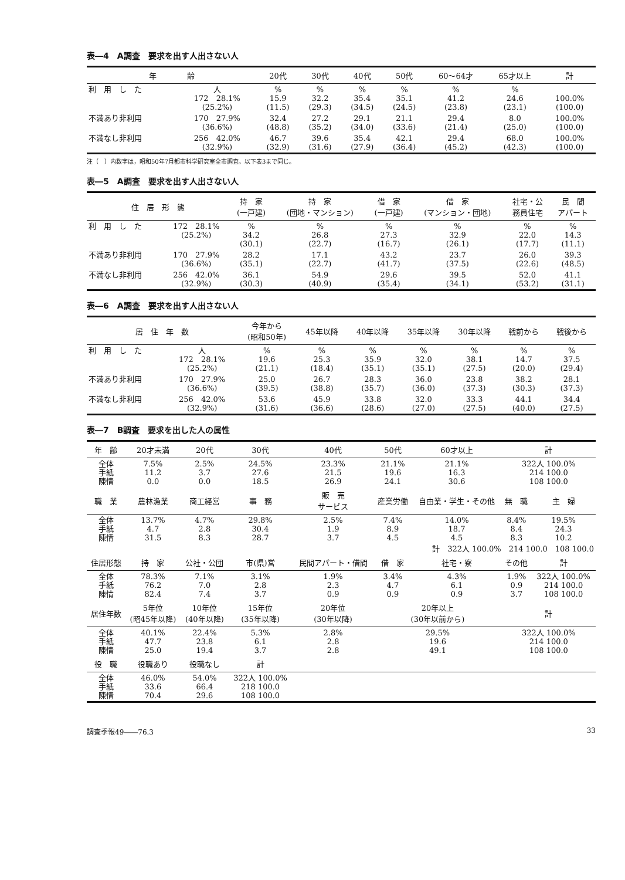表―4　A調査　要求を出す人出さない人
| 年 齢 | | 20代 | 30代 | 40代 | 50代 | 60～64才 | 65才以上 | 計 |
| --- | --- | --- | --- | --- | --- | --- | --- | --- |
| 利 用 し た | 人 172 28.1% (25.2%) | % 15.9 (11.5) | % 32.2 (29.3) | % 35.4 (34.5) | % 35.1 (24.5) | % 41.2 (23.8) | % 24.6 (23.1) | 100.0% (100.0) |
| 不満あり非利用 | 170 27.9% (36.6%) | 32.4 (48.8) | 27.2 (35.2) | 29.1 (34.0) | 21.1 (33.6) | 29.4 (21.4) | 8.0 (25.0) | 100.0% (100.0) |
| 不満なし非利用 | 256 42.0% (32.9%) | 46.7 (32.9) | 39.6 (31.6) | 35.4 (27.9) | 42.1 (36.4) | 29.4 (45.2) | 68.0 (42.3) | 100.0% (100.0) |
注（　）内数字は，昭和50年7月都市科学研究室全市調査。以下表3まで同じ。
表―5　A調査　要求を出す人出さない人
| 住 居 形 態 | | 持 家 (一戸建) | 持 家 (団地・マンション) | 借 家 (一戸建) | 借 家 (マンション・団地) | 社宅・公 務員住宅 | 民 間 アパート |
| --- | --- | --- | --- | --- | --- | --- | --- |
| 利 用 し た | 172 28.1% (25.2%) | % 34.2 (30.1) | % 26.8 (22.7) | % 27.3 (16.7) | % 32.9 (26.1) | % 22.0 (17.7) | % 14.3 (11.1) |
| 不満あり非利用 | 170 27.9% (36.6%) | 28.2 (35.1) | 17.1 (22.7) | 43.2 (41.7) | 23.7 (37.5) | 26.0 (22.6) | 39.3 (48.5) |
| 不満なし非利用 | 256 42.0% (32.9%) | 36.1 (30.3) | 54.9 (40.9) | 29.6 (35.4) | 39.5 (34.1) | 52.0 (53.2) | 41.1 (31.1) |
表―6　A調査　要求を出す人出さない人
| 居 住 年 数 | | 今年から (昭和50年) | 45年以降 | 40年以降 | 35年以降 | 30年以降 | 戦前から | 戦後から |
| --- | --- | --- | --- | --- | --- | --- | --- | --- |
| 利 用 し た | 人 172 28.1% (25.2%) | % 19.6 (21.1) | % 25.3 (18.4) | % 35.9 (35.1) | % 32.0 (35.1) | % 38.1 (27.5) | % 14.7 (20.0) | % 37.5 (29.4) |
| 不満あり非利用 | 170 27.9% (36.6%) | 25.0 (39.5) | 26.7 (38.8) | 28.3 (35.7) | 36.0 (36.0) | 23.8 (37.3) | 38.2 (30.3) | 28.1 (37.3) |
| 不満なし非利用 | 256 42.0% (32.9%) | 53.6 (31.6) | 45.9 (36.6) | 33.8 (28.6) | 32.0 (27.0) | 33.3 (27.5) | 44.1 (40.0) | 34.4 (27.5) |
表―7　B調査　要求を出した人の属性
| 年 齢 | 20才未満 | 20代 | 30代 | 40代 | 50代 | 60才以上 | 計 | |
| --- | --- | --- | --- | --- | --- | --- | --- | --- |
| 全体 手紙 陳情 | 7.5% 11.2 0.0 | 2.5% 3.7 0.0 | 24.5% 27.6 18.5 | 23.3% 21.5 26.9 | 21.1% 19.6 24.1 | 21.1% 16.3 30.6 | 322人 100.0% 214 100.0 108 100.0 | |
| 職 業 | 農林漁業 | 商工経営 | 事 務 | 販 売 サービス | 産業労働 | 自由業・学生・その他 | 無 職 | 主 婦 |
| 全体 手紙 陳情 | 13.7% 4.7 31.5 | 4.7% 2.8 8.3 | 29.8% 30.4 28.7 | 2.5% 1.9 3.7 | 7.4% 8.9 4.5 | 14.0% 18.7 4.5 | 8.4% 8.4 8.3 | 19.5% 24.3 10.2 |
| 計 322人 100.0% 214 100.0 108 100.0 | | | | | | | | |
| 住居形態 | 持 家 | 公社・公団 | 市(県)営 | 民間アパート・借間 | 借 家 | 社宅・寮 | その他 | 計 |
| 全体 手紙 陳情 | 78.3% 76.2 82.4 | 7.1% 7.0 7.4 | 3.1% 2.8 3.7 | 1.9% 2.3 0.9 | 3.4% 4.7 0.9 | 4.3% 6.1 0.9 | 1.9% 0.9 3.7 | 322人 100.0% 214 100.0 108 100.0 |
| 居住年数 | 5年位 (昭45年以降) | 10年位 (40年以降) | 15年位 (35年以降) | 20年位 (30年以降) | 20年以上 (30年以前から) | | 計 | |
| 全体 手紙 陳情 | 40.1% 47.7 25.0 | 22.4% 23.8 19.4 | 5.3% 6.1 3.7 | 2.8% 2.8 2.8 | 29.5% 19.6 49.1 | | 322人 100.0% 214 100.0 108 100.0 | |
| 役 職 | 役職あり | 役職なし | 計 | | | | | |
| 全体 手紙 陳情 | 46.0% 33.6 70.4 | 54.0% 66.4 29.6 | 322人 100.0% 218 100.0 108 100.0 | | | | | |
調査季報49――76.3 33